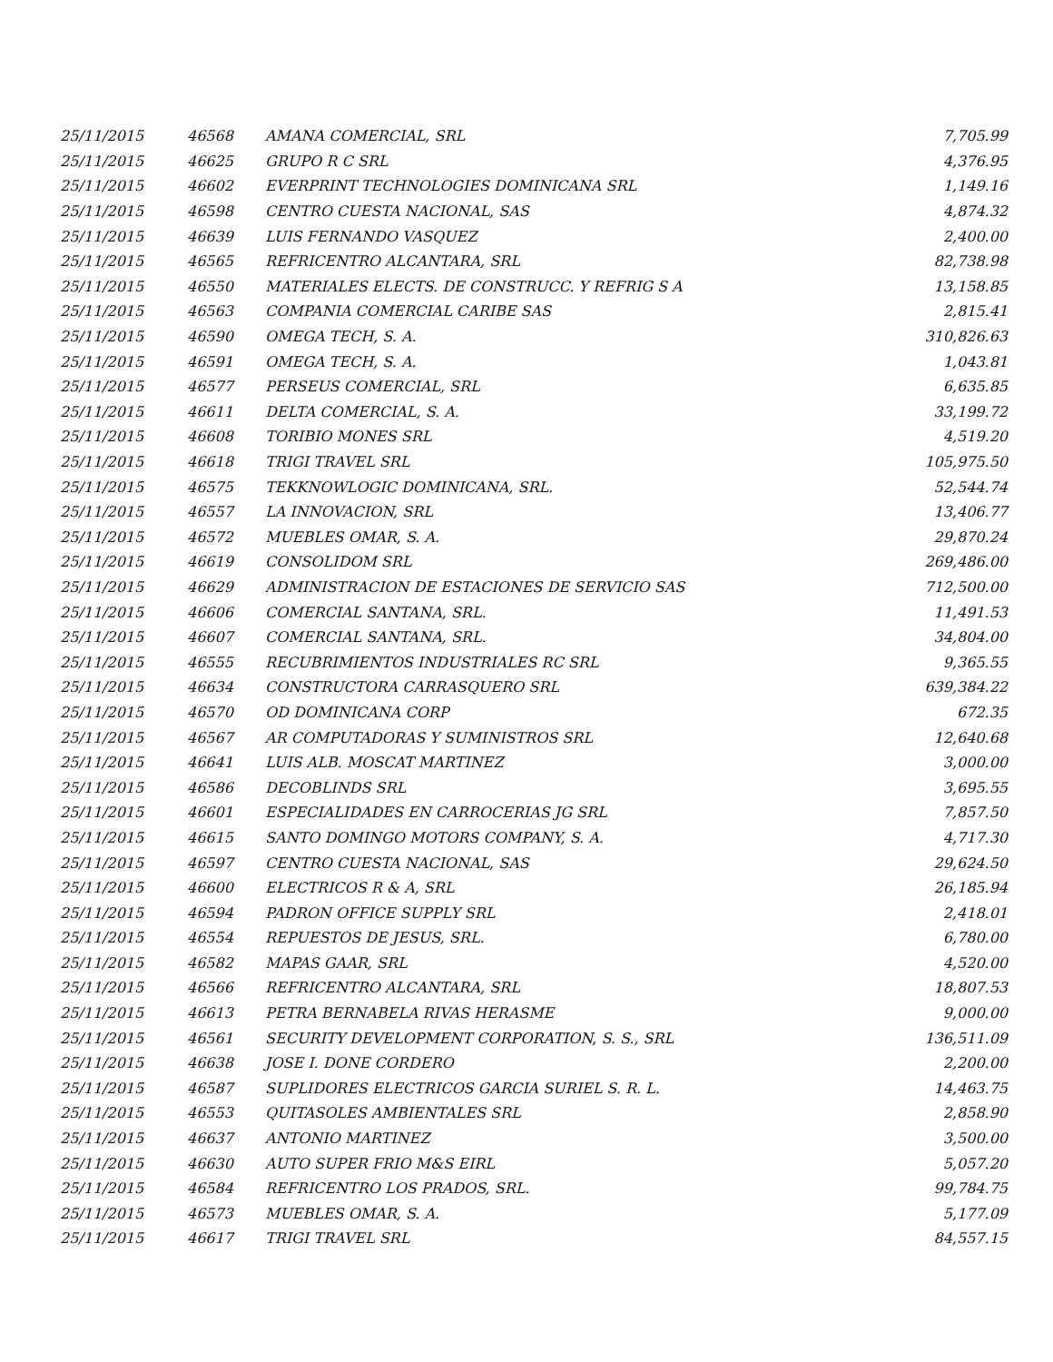| 25/11/2015 | 46568 | AMANA COMERCIAL, SRL | 7,705.99 |
| 25/11/2015 | 46625 | GRUPO R C SRL | 4,376.95 |
| 25/11/2015 | 46602 | EVERPRINT TECHNOLOGIES DOMINICANA SRL | 1,149.16 |
| 25/11/2015 | 46598 | CENTRO CUESTA NACIONAL, SAS | 4,874.32 |
| 25/11/2015 | 46639 | LUIS FERNANDO VASQUEZ | 2,400.00 |
| 25/11/2015 | 46565 | REFRICENTRO ALCANTARA, SRL | 82,738.98 |
| 25/11/2015 | 46550 | MATERIALES ELECTS. DE CONSTRUCC. Y REFRIG S A | 13,158.85 |
| 25/11/2015 | 46563 | COMPANIA COMERCIAL CARIBE SAS | 2,815.41 |
| 25/11/2015 | 46590 | OMEGA TECH, S. A. | 310,826.63 |
| 25/11/2015 | 46591 | OMEGA TECH, S. A. | 1,043.81 |
| 25/11/2015 | 46577 | PERSEUS COMERCIAL, SRL | 6,635.85 |
| 25/11/2015 | 46611 | DELTA COMERCIAL, S. A. | 33,199.72 |
| 25/11/2015 | 46608 | TORIBIO MONES SRL | 4,519.20 |
| 25/11/2015 | 46618 | TRIGI TRAVEL SRL | 105,975.50 |
| 25/11/2015 | 46575 | TEKKNOWLOGIC DOMINICANA, SRL. | 52,544.74 |
| 25/11/2015 | 46557 | LA INNOVACION, SRL | 13,406.77 |
| 25/11/2015 | 46572 | MUEBLES OMAR, S. A. | 29,870.24 |
| 25/11/2015 | 46619 | CONSOLIDOM SRL | 269,486.00 |
| 25/11/2015 | 46629 | ADMINISTRACION DE ESTACIONES DE SERVICIO SAS | 712,500.00 |
| 25/11/2015 | 46606 | COMERCIAL SANTANA, SRL. | 11,491.53 |
| 25/11/2015 | 46607 | COMERCIAL SANTANA, SRL. | 34,804.00 |
| 25/11/2015 | 46555 | RECUBRIMIENTOS INDUSTRIALES RC SRL | 9,365.55 |
| 25/11/2015 | 46634 | CONSTRUCTORA CARRASQUERO SRL | 639,384.22 |
| 25/11/2015 | 46570 | OD DOMINICANA CORP | 672.35 |
| 25/11/2015 | 46567 | AR COMPUTADORAS Y SUMINISTROS SRL | 12,640.68 |
| 25/11/2015 | 46641 | LUIS ALB. MOSCAT MARTINEZ | 3,000.00 |
| 25/11/2015 | 46586 | DECOBLINDS SRL | 3,695.55 |
| 25/11/2015 | 46601 | ESPECIALIDADES EN CARROCERIAS JG SRL | 7,857.50 |
| 25/11/2015 | 46615 | SANTO DOMINGO MOTORS COMPANY, S. A. | 4,717.30 |
| 25/11/2015 | 46597 | CENTRO CUESTA NACIONAL, SAS | 29,624.50 |
| 25/11/2015 | 46600 | ELECTRICOS R & A, SRL | 26,185.94 |
| 25/11/2015 | 46594 | PADRON OFFICE SUPPLY SRL | 2,418.01 |
| 25/11/2015 | 46554 | REPUESTOS DE JESUS, SRL. | 6,780.00 |
| 25/11/2015 | 46582 | MAPAS GAAR, SRL | 4,520.00 |
| 25/11/2015 | 46566 | REFRICENTRO ALCANTARA, SRL | 18,807.53 |
| 25/11/2015 | 46613 | PETRA BERNABELA RIVAS HERASME | 9,000.00 |
| 25/11/2015 | 46561 | SECURITY DEVELOPMENT CORPORATION, S. S., SRL | 136,511.09 |
| 25/11/2015 | 46638 | JOSE I. DONE CORDERO | 2,200.00 |
| 25/11/2015 | 46587 | SUPLIDORES ELECTRICOS GARCIA SURIEL S. R. L. | 14,463.75 |
| 25/11/2015 | 46553 | QUITASOLES AMBIENTALES SRL | 2,858.90 |
| 25/11/2015 | 46637 | ANTONIO MARTINEZ | 3,500.00 |
| 25/11/2015 | 46630 | AUTO SUPER FRIO M&S EIRL | 5,057.20 |
| 25/11/2015 | 46584 | REFRICENTRO LOS PRADOS, SRL. | 99,784.75 |
| 25/11/2015 | 46573 | MUEBLES OMAR, S. A. | 5,177.09 |
| 25/11/2015 | 46617 | TRIGI TRAVEL SRL | 84,557.15 |